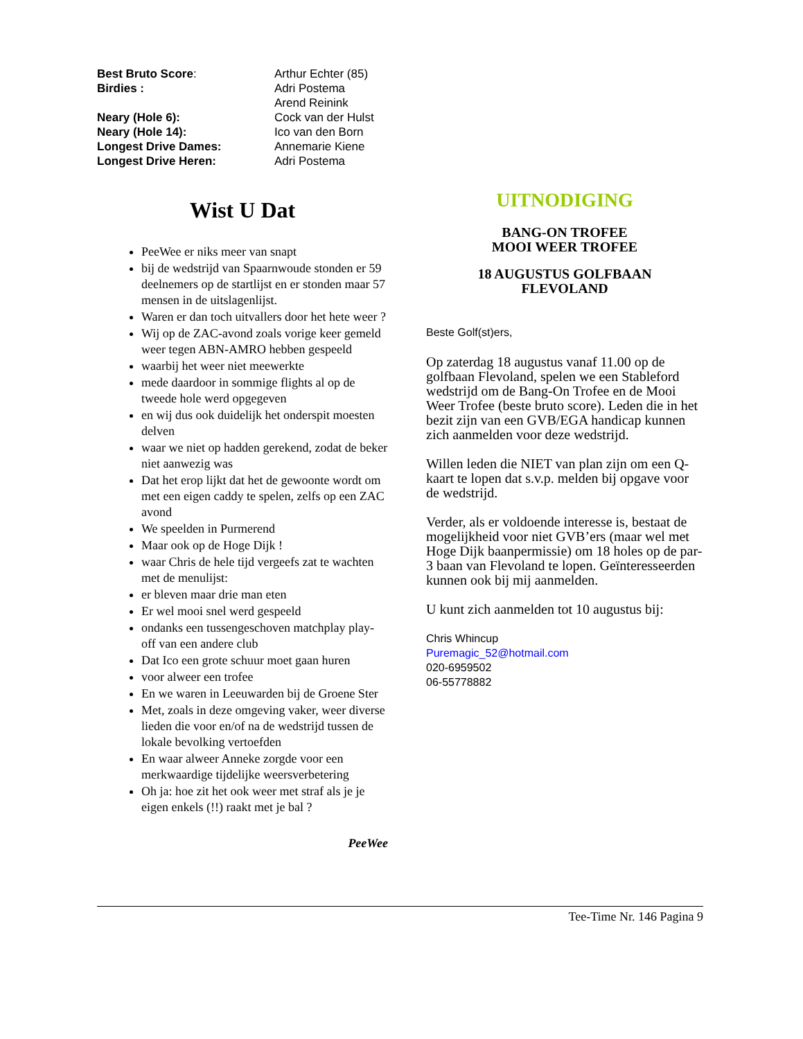| Best Bruto Score : | Arthur Echter (85) |
| Birdies : | Adri Postema |
| | Arend Reinink |
| Neary (Hole 6): | Cock van der Hulst |
| Neary (Hole 14): | Ico van den Born |
| Longest Drive Dames: | Annemarie Kiene |
| Longest Drive Heren: | Adri Postema |
Wist U Dat
PeeWee er niks meer van snapt
bij de wedstrijd van Spaarnwoude stonden er 59 deelnemers op de startlijst en er stonden maar 57 mensen in de uitslagenlijst.
Waren er dan toch uitvallers door het hete weer ?
Wij op de ZAC-avond zoals vorige keer gemeld weer tegen ABN-AMRO hebben gespeeld
waarbij het weer niet meewerkte
mede daardoor in sommige flights al op de tweede hole werd opgegeven
en wij dus ook duidelijk het onderspit moesten delven
waar we niet op hadden gerekend, zodat de beker niet aanwezig was
Dat het erop lijkt dat het de gewoonte wordt om met een eigen caddy te spelen, zelfs op een ZAC avond
We speelden in Purmerend
Maar ook op de Hoge Dijk !
waar Chris de hele tijd vergeefs zat te wachten met de menulijst:
er bleven maar drie man eten
Er wel mooi snel werd gespeeld
ondanks een tussengeschoven matchplay play-off van een andere club
Dat Ico een grote schuur moet gaan huren
voor alweer een trofee
En we waren in Leeuwarden bij de Groene Ster
Met, zoals in deze omgeving vaker, weer diverse lieden die voor en/of na de wedstrijd tussen de lokale bevolking vertoefden
En waar alweer Anneke zorgde voor een merkwaardige tijdelijke weersverbetering
Oh ja: hoe zit het ook weer met straf als je je eigen enkels (!!) raakt met je bal ?
PeeWee
UITNODIGING
BANG-ON TROFEE
MOOI WEER TROFEE
18 AUGUSTUS GOLFBAAN
FLEVOLAND
Beste Golf(st)ers,
Op zaterdag 18 augustus vanaf 11.00 op de golfbaan Flevoland, spelen we een Stableford wedstrijd om de Bang-On Trofee en de Mooi Weer Trofee (beste bruto score). Leden die in het bezit zijn van een GVB/EGA handicap kunnen zich aanmelden voor deze wedstrijd.
Willen leden die NIET van plan zijn om een Q-kaart te lopen dat s.v.p. melden bij opgave voor de wedstrijd.
Verder, als er voldoende interesse is, bestaat de mogelijkheid voor niet GVB’ers (maar wel met Hoge Dijk baanpermissie) om 18 holes op de par-3 baan van Flevoland te lopen. Geïnteresseerden kunnen ook bij mij aanmelden.
U kunt zich aanmelden tot 10 augustus bij:
Chris Whincup
Puremagic_52@hotmail.com
020-6959502
06-55778882
Tee-Time Nr. 146 Pagina 9